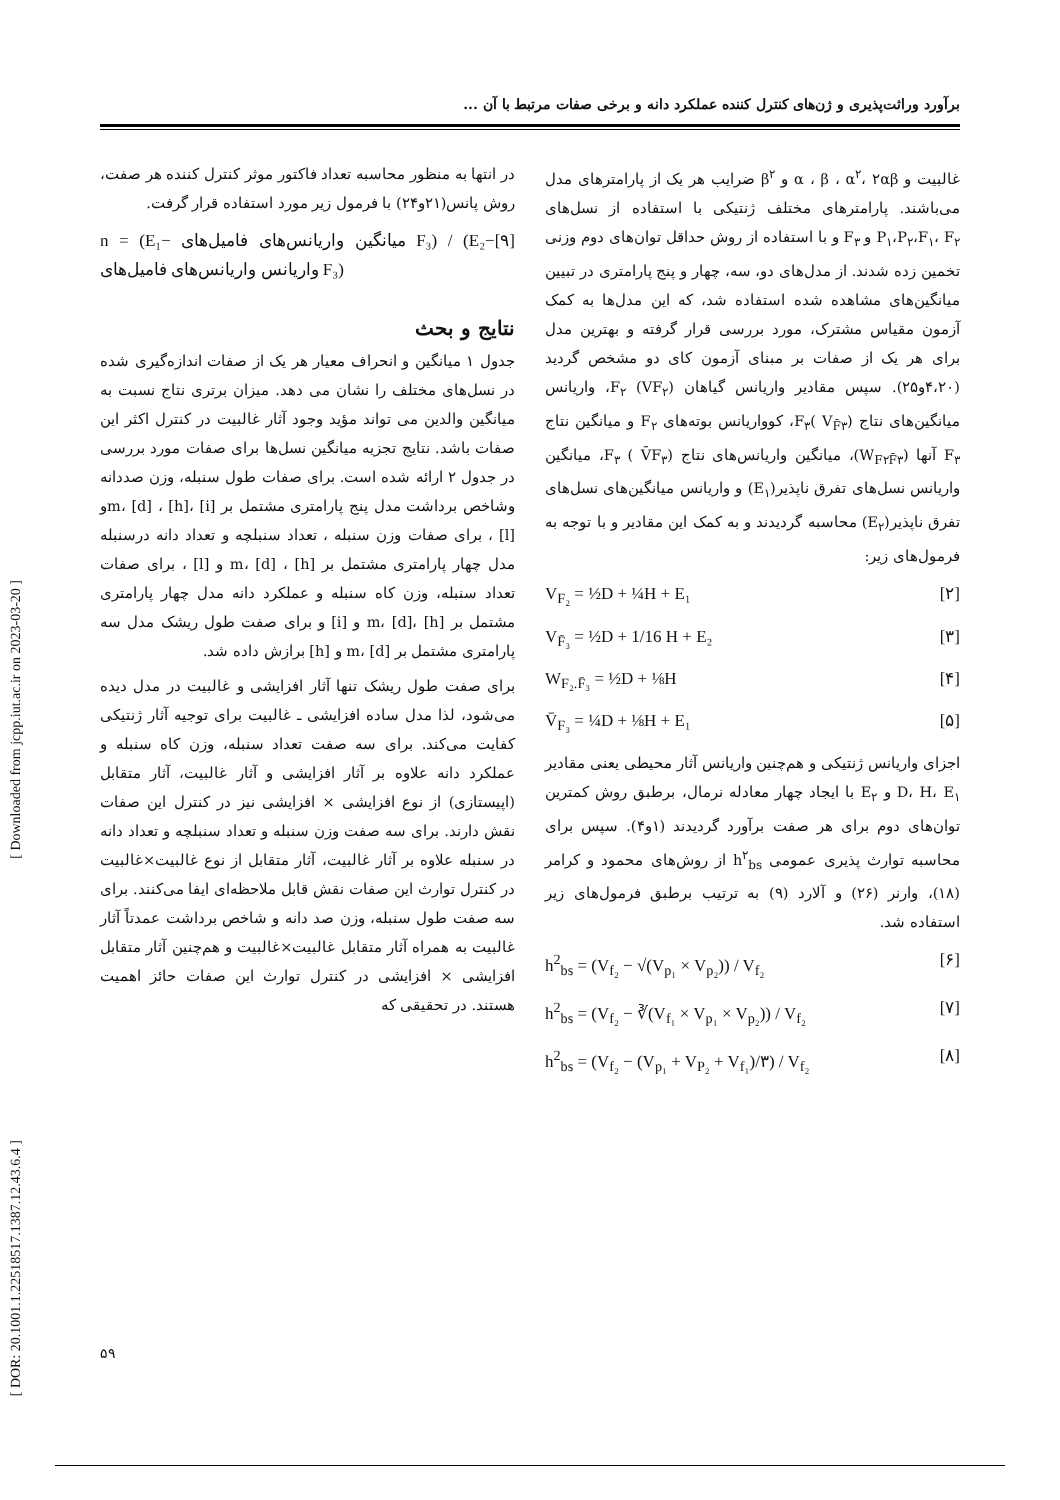برآورد وراثت‌پذیری و ژن‌های کنترل کننده عملکرد دانه و برخی صفات مرتبط با آن ...
[ Downloaded from jcpp.iut.ac.ir on 2023-03-20 ]
[ DOR: 20.1001.1.22518517.1387.12.43.6.4 ]
غالبیت و α ، β ، α<sup>۲</sup>، ۲αβ و β<sup>۲</sup> ضرایب هر یک از پارامترهای مدل می‌باشند. پارامترهای مختلف ژنتیکی با استفاده از نسل‌های P<sub>۱</sub>،P<sub>۲</sub>،F<sub>۱</sub>، F<sub>۲</sub> و F<sub>۳</sub> و با استفاده از روش حداقل توان‌های دوم وزنی تخمین زده شدند. از مدل‌های دو، سه، چهار و پنج پارامتری در تبیین میانگین‌های مشاهده شده استفاده شد، که این مدل‌ها به کمک آزمون مقیاس مشترک، مورد بررسی قرار گرفته و بهترین مدل برای هر یک از صفات بر مبنای آزمون کای دو مشخص گردید (۴،۲۰و۲۵). سپس مقادیر واریانس گیاهان F<sub>۲</sub> (VF<sub>۲</sub>)، واریانس میانگین‌های نتاج F<sub>۳</sub>( V<sub>F̄۳</sub>)، کوواریانس بوته‌های F<sub>۲</sub> و میانگین نتاج F<sub>۳</sub> آنها (W<sub>F۲F̄۳</sub>)، میانگین واریانس‌های نتاج F<sub>۳</sub> ( V̄F<sub>۳</sub>)، میانگین واریانس نسل‌های تفرق ناپذیر(E<sub>۱</sub>) و واریانس میانگین‌های نسل‌های تفرق ناپذیر(E<sub>۲</sub>) محاسبه گردیدند و به کمک این مقادیر و با توجه به فرمول‌های زیر:
V<sub>F₂</sub> = ½D + ¼H + E₁ [۲]
V<sub>F̄₃</sub> = ½D + 1/16 H + E₂ [۳]
W<sub>F₂.F̄₃</sub> = ½D + ⅛H [۴]
V̄<sub>F₃</sub> = ¼D + ⅛H + E₁ [۵]
اجزای واریانس ژنتیکی و هم‌چنین واریانس آثار محیطی یعنی مقادیر D، H، E<sub>۱</sub> و E<sub>۲</sub> با ایجاد چهار معادله نرمال، برطبق روش کمترین توان‌های دوم برای هر صفت برآورد گردیدند (۱و۴). سپس برای محاسبه توارث پذیری عمومی h<sup>۲</sup><sub>bs</sub> از روش‌های محمود و کرامر (۱۸)، وارنر (۲۶) و آلارد (۹) به ترتیب برطبق فرمول‌های زیر استفاده شد.
h<sup>2</sup><sub>bs</sub> = (V<sub>f₂</sub> − √(V<sub>p₁</sub> × V<sub>p₂</sub>)) / V<sub>f₂</sub> [۶]
h<sup>2</sup><sub>bs</sub> = (V<sub>f₂</sub> − ∛(V<sub>f₁</sub> × V<sub>p₁</sub> × V<sub>p₂</sub>)) / V<sub>f₂</sub> [۷]
h<sup>2</sup><sub>bs</sub> = (V<sub>f₂</sub> − (V<sub>p₁</sub> + V<sub>P₂</sub> + V<sub>f₁</sub>)/۳) / V<sub>f₂</sub> [۸]
در انتها به منظور محاسبه تعداد فاکتور موثر کنترل کننده هر صفت، روش پانس(۲۱و۲۴) با فرمول زیر مورد استفاده قرار گرفت.
n = (E₁− میانگین واریانس‌های فامیل‌های F₃) / (E₂− واریانس واریانس‌های فامیل‌های F₃) [۹]
نتایج و بحث
جدول ۱ میانگین و انحراف معیار هر یک از صفات اندازه‌گیری شده در نسل‌های مختلف را نشان می دهد. میزان برتری نتاج نسبت به میانگین والدین می تواند مؤید وجود آثار غالبیت در کنترل اکثر این صفات باشد. نتایج تجزیه میانگین نسل‌ها برای صفات مورد بررسی در جدول ۲ ارائه شده است. برای صفات طول سنبله، وزن صددانه وشاخص برداشت مدل پنج پارامتری مشتمل بر m، [d] ، [h]، [i]و [l] ، برای صفات وزن سنبله ، تعداد سنبلچه و تعداد دانه درسنبله مدل چهار پارامتری مشتمل بر m، [d] ، [h] و [l] ، برای صفات تعداد سنبله، وزن کاه سنبله و عملکرد دانه مدل چهار پارامتری مشتمل بر m، [d]، [h] و [i] و برای صفت طول ریشک مدل سه پارامتری مشتمل بر m، [d] و [h] برازش داده شد.
برای صفت طول ریشک تنها آثار افزایشی و غالبیت در مدل دیده می‌شود، لذا مدل ساده افزایشی ـ غالبیت برای توجیه آثار ژنتیکی کفایت می‌کند. برای سه صفت تعداد سنبله، وزن کاه سنبله و عملکرد دانه علاوه بر آثار افزایشی و آثار غالبیت، آثار متقابل (اپیستازی) از نوع افزایشی × افزایشی نیز در کنترل این صفات نقش دارند. برای سه صفت وزن سنبله و تعداد سنبلچه و تعداد دانه در سنبله علاوه بر آثار غالبیت، آثار متقابل از نوع غالبیت×غالبیت در کنترل توارث این صفات نقش قابل ملاحظه‌ای ایفا می‌کنند. برای سه صفت طول سنبله، وزن صد دانه و شاخص برداشت عمدتاً آثار غالبیت به همراه آثار متقابل غالبیت×غالبیت و هم‌چنین آثار متقابل افزایشی × افزایشی در کنترل توارث این صفات حائز اهمیت هستند. در تحقیقی که
۵۹